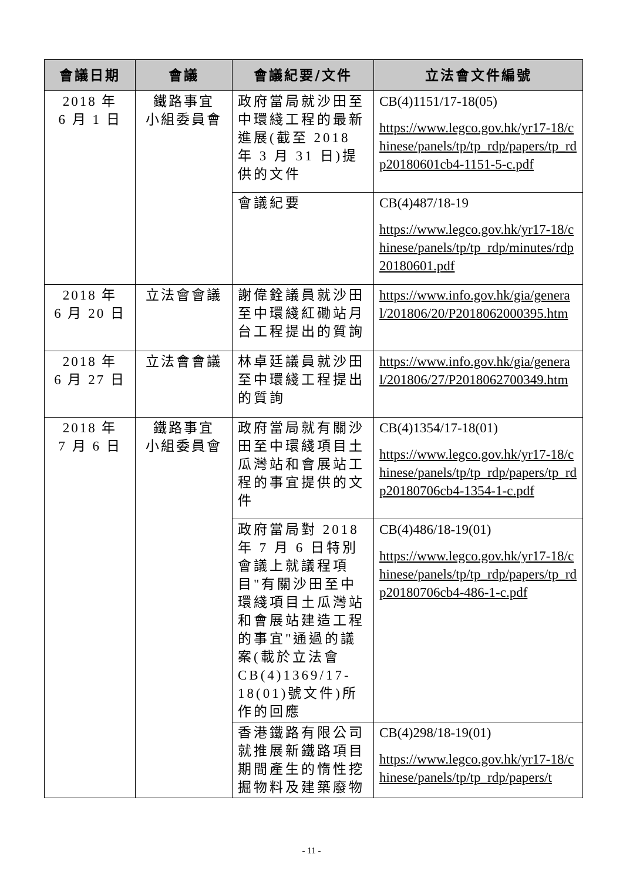| 會議日期 | 會議 | 會議紀要/文件 | 立法會文件編號 |
| --- | --- | --- | --- |
| 2018 年 6 月 1 日 | 鐵路事宜 小組委員會 | 政府當局就沙田至中環綫工程的最新進展(截至 2018 年 3 月 31 日)提供的文件 | CB(4)1151/17-18(05) https://www.legco.gov.hk/yr17-18/chinese/panels/tp/tp_rdp/papers/tp_rdp20180601cb4-1151-5-c.pdf |
| | | 會議紀要 | CB(4)487/18-19 https://www.legco.gov.hk/yr17-18/chinese/panels/tp/tp_rdp/minutes/rdp20180601.pdf |
| 2018 年 6 月 20 日 | 立法會會議 | 謝偉銓議員就沙田至中環綫紅磡站月台工程提出的質詢 | https://www.info.gov.hk/gia/general/201806/20/P2018062000395.htm |
| 2018 年 6 月 27 日 | 立法會會議 | 林卓廷議員就沙田至中環綫工程提出的質詢 | https://www.info.gov.hk/gia/general/201806/27/P2018062700349.htm |
| 2018 年 7 月 6 日 | 鐵路事宜 小組委員會 | 政府當局就有關沙田至中環綫項目土瓜灣站和會展站工程的事宜提供的文件 | CB(4)1354/17-18(01) https://www.legco.gov.hk/yr17-18/chinese/panels/tp/tp_rdp/papers/tp_rdp20180706cb4-1354-1-c.pdf |
| | | 政府當局對 2018 年 7 月 6 日特別會議上就議程項目"有關沙田至中環綫項目土瓜灣站和會展站建造工程的事宜"通過的議案(載於立法會 CB(4)1369/17-18(01)號文件)所作的回應 | CB(4)486/18-19(01) https://www.legco.gov.hk/yr17-18/chinese/panels/tp/tp_rdp/papers/tp_rdp20180706cb4-486-1-c.pdf |
| | | 香港鐵路有限公司就推展新鐵路項目期間產生的惰性挖掘物料及建築廢物 | CB(4)298/18-19(01) https://www.legco.gov.hk/yr17-18/chinese/panels/tp/tp_rdp/papers/t |
- 11 -